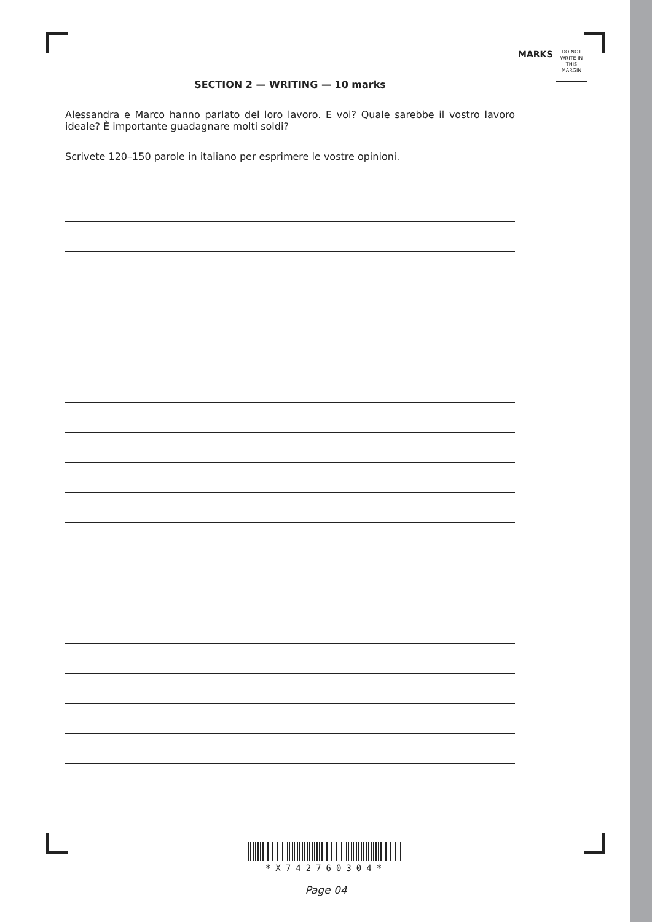MARKS
DO NOT
WRITE IN
THIS
MARGIN
SECTION 2 — WRITING — 10 marks
Alessandra e Marco hanno parlato del loro lavoro. E voi? Quale sarebbe il vostro lavoro ideale? È importante guadagnare molti soldi?
Scrivete 120–150 parole in italiano per esprimere le vostre opinioni.
*X742760304*
Page 04